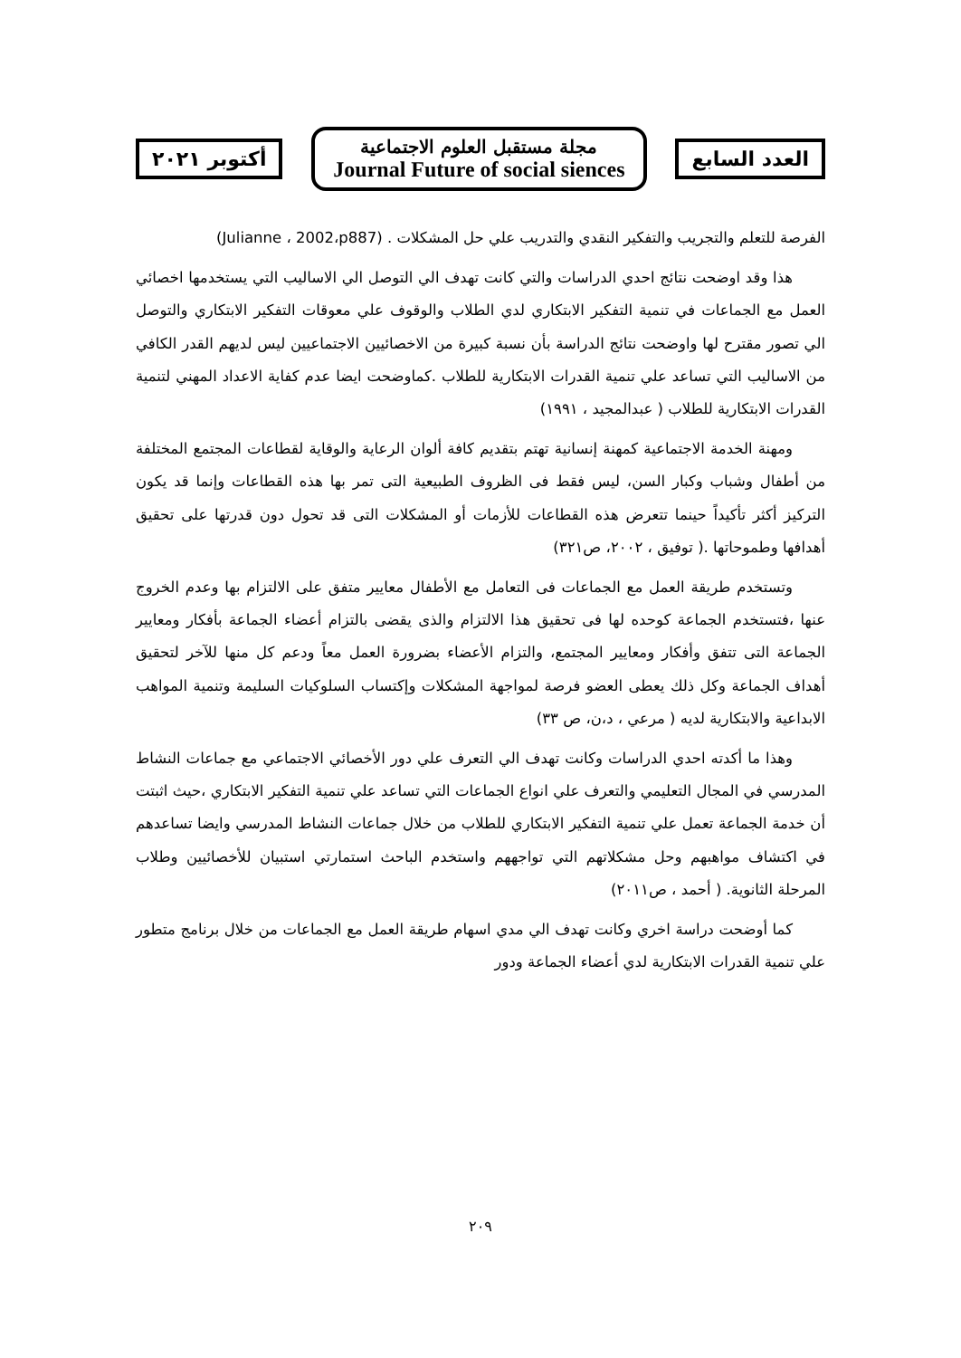العدد السابع
مجلة مستقبل العلوم الاجتماعية
Journal Future of social siences
أكتوبر ٢٠٢١
الفرصة للتعلم والتجريب والتفكير النقدي والتدريب علي حل المشكلات . (Julianne ، 2002،p887)
هذا وقد اوضحت نتائج احدي الدراسات والتي كانت تهدف الي التوصل الي الاساليب التي يستخدمها اخصائي العمل مع الجماعات في تنمية التفكير الابتكاري لدي الطلاب والوقوف علي معوقات التفكير الابتكاري والتوصل الي تصور مقترح لها واوضحت نتائج الدراسة بأن نسبة كبيرة من الاخصائيين الاجتماعيين ليس لديهم القدر الكافي من الاساليب التي تساعد علي تنمية القدرات الابتكارية للطلاب .كماوضحت ايضا عدم كفاية الاعداد المهني لتنمية القدرات الابتكارية للطلاب ( عبدالمجيد ، ١٩٩١)
ومهنة الخدمة الاجتماعية كمهنة إنسانية تهتم بتقديم كافة ألوان الرعاية والوقاية لقطاعات المجتمع المختلفة من أطفال وشباب وكبار السن، ليس فقط فى الظروف الطبيعية التى تمر بها هذه القطاعات وإنما قد يكون التركيز أكثر تأكيداً حينما تتعرض هذه القطاعات للأزمات أو المشكلات التى قد تحول دون قدرتها على تحقيق أهدافها وطموحاتها .( توفيق ، ٢٠٠٢، ص٣٢١)
وتستخدم طريقة العمل مع الجماعات فى التعامل مع الأطفال معايير متفق على الالتزام بها وعدم الخروج عنها ،فتستخدم الجماعة كوحده لها فى تحقيق هذا الالتزام والذى يقضى بالتزام أعضاء الجماعة بأفكار ومعايير الجماعة التى تتفق وأفكار ومعايير المجتمع، والتزام الأعضاء بضرورة العمل معاً ودعم كل منها للآخر لتحقيق أهداف الجماعة وكل ذلك يعطى العضو فرصة لمواجهة المشكلات وإكتساب السلوكيات السليمة وتنمية المواهب الابداعية والابتكارية لديه ( مرعي ، د،ن، ص ٣٣)
وهذا ما أكدته احدي الدراسات وكانت تهدف الي التعرف علي دور الأخصائي الاجتماعي مع جماعات النشاط المدرسي في المجال التعليمي والتعرف علي انواع الجماعات التي تساعد علي تنمية التفكير الابتكاري ،حيث اثبتت أن خدمة الجماعة تعمل علي تنمية التفكير الابتكاري للطلاب من خلال جماعات النشاط المدرسي وايضا تساعدهم في اكتشاف مواهبهم وحل مشكلاتهم التي تواجههم واستخدم الباحث استمارتي استبيان للأخصائيين وطلاب المرحلة الثانوية. ( أحمد ، ص٢٠١١)
كما أوضحت دراسة اخري وكانت تهدف الي مدي اسهام طريقة العمل مع الجماعات من خلال برنامج متطور علي تنمية القدرات الابتكارية لدي أعضاء الجماعة ودور
٢٠٩